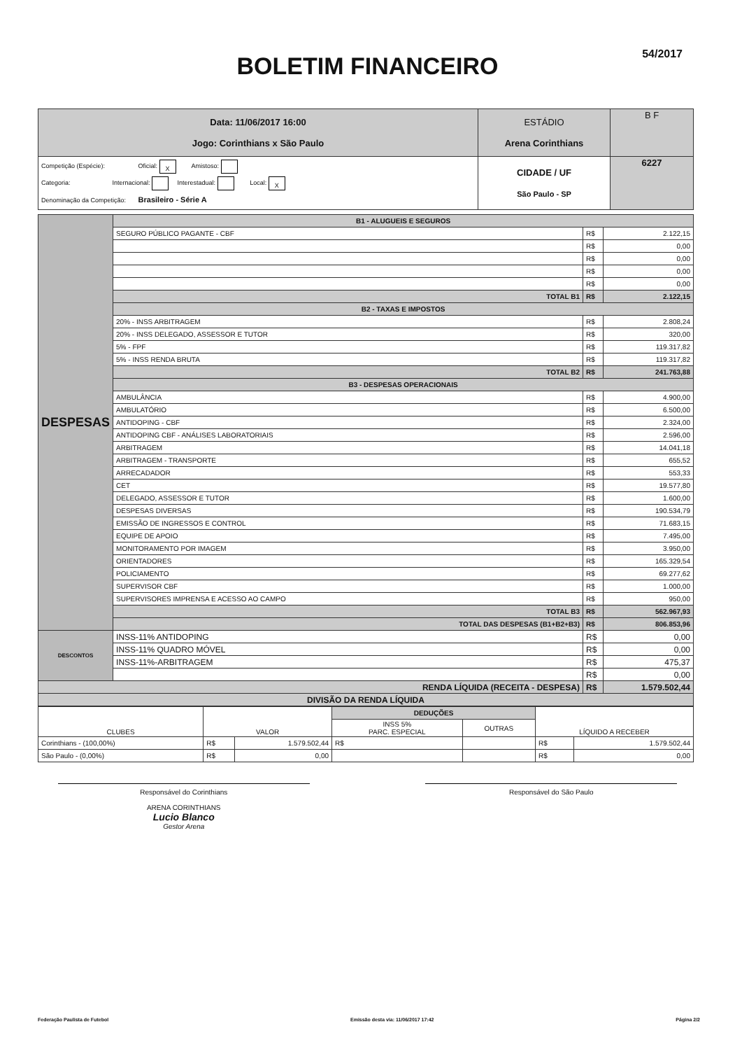54/2017
BOLETIM FINANCEIRO
| Data: 11/06/2017 16:00 Jogo: Corinthians x São Paulo | ESTÁDIO Arena Corinthians | B F |
| Competição (Espécie): Oficial: X Amistoso: Categoria: Internacional: Interestadual: Local: X Denominação da Competição: Brasileiro - Série A | CIDADE / UF São Paulo - SP | 6227 |
| DESPESAS | B1 - ALUGUEIS E SEGUROS | | |
| | SEGURO PÚBLICO PAGANTE - CBF | R$ | 2.122,15 |
| | | R$ | 0,00 |
| | | R$ | 0,00 |
| | | R$ | 0,00 |
| | | R$ | 0,00 |
| | TOTAL B1 | R$ | 2.122,15 |
| | B2 - TAXAS E IMPOSTOS | | |
| | 20% - INSS ARBITRAGEM | R$ | 2.808,24 |
| | 20% - INSS DELEGADO, ASSESSOR E TUTOR | R$ | 320,00 |
| | 5% - FPF | R$ | 119.317,82 |
| | 5% - INSS RENDA BRUTA | R$ | 119.317,82 |
| | TOTAL B2 | R$ | 241.763,88 |
| | B3 - DESPESAS OPERACIONAIS | | |
| | AMBULÂNCIA | R$ | 4.900,00 |
| | AMBULATÓRIO | R$ | 6.500,00 |
| | ANTIDOPING - CBF | R$ | 2.324,00 |
| | ANTIDOPING CBF - ANÁLISES LABORATORIAIS | R$ | 2.596,00 |
| | ARBITRAGEM | R$ | 14.041,18 |
| | ARBITRAGEM - TRANSPORTE | R$ | 655,52 |
| | ARRECADADOR | R$ | 553,33 |
| | CET | R$ | 19.577,80 |
| | DELEGADO, ASSESSOR E TUTOR | R$ | 1.600,00 |
| | DESPESAS DIVERSAS | R$ | 190.534,79 |
| | EMISSÃO DE INGRESSOS E CONTROL | R$ | 71.683,15 |
| | EQUIPE DE APOIO | R$ | 7.495,00 |
| | MONITORAMENTO POR IMAGEM | R$ | 3.950,00 |
| | ORIENTADORES | R$ | 165.329,54 |
| | POLICIAMENTO | R$ | 69.277,62 |
| | SUPERVISOR CBF | R$ | 1.000,00 |
| | SUPERVISORES IMPRENSA E ACESSO AO CAMPO | R$ | 950,00 |
| | TOTAL B3 | R$ | 562.967,93 |
| | TOTAL DAS DESPESAS (B1+B2+B3) | R$ | 806.853,96 |
| DESCONTOS | INSS-11% ANTIDOPING | R$ | 0,00 |
| | INSS-11% QUADRO MÓVEL | R$ | 0,00 |
| | INSS-11%-ARBITRAGEM | R$ | 475,37 |
| | | R$ | 0,00 |
| RENDA LÍQUIDA (RECEITA - DESPESA) | | R$ | 1.579.502,44 |
| DIVISÃO DA RENDA LÍQUIDA | | | |
| CLUBES | VALOR | | DEDUÇÕES | | LÍQUIDO A RECEBER | |
| --- | --- | --- | --- | --- | --- | --- |
| | | | INSS 5% PARC. ESPECIAL | OUTRAS | | |
| Corinthians - (100,00%) | R$ | 1.579.502,44 | R$ | | R$ | 1.579.502,44 |
| São Paulo - (0,00%) | R$ | 0,00 | | | R$ | 0,00 |
Responsável do Corinthians
ARENA CORINTHIANS
Lucio Blanco
Gestor Arena
Responsável do São Paulo
Federação Paulista de Futebol Emissão desta via: 11/06/2017 17:42 Página 2/2